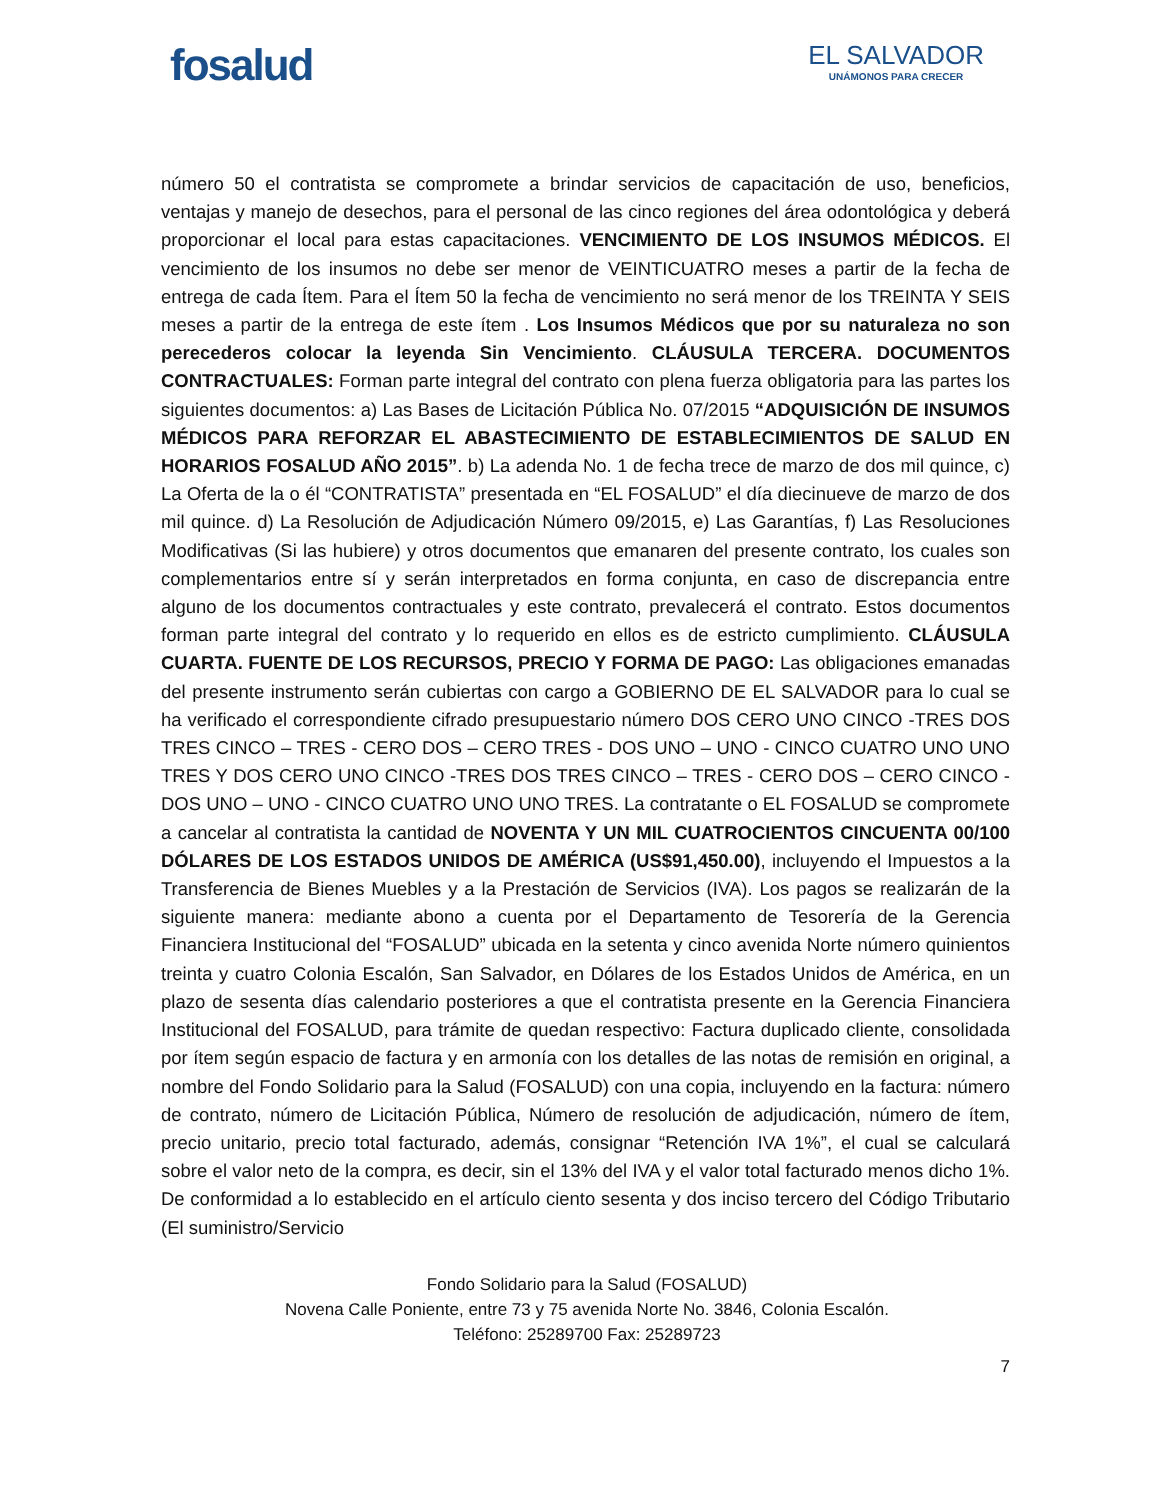fosalud
EL SALVADOR
UNÁMONOS PARA CRECER
número 50 el contratista se compromete a brindar servicios de capacitación de uso, beneficios, ventajas y manejo de desechos, para el personal de las cinco regiones del área odontológica y deberá proporcionar el local para estas capacitaciones. VENCIMIENTO DE LOS INSUMOS MÉDICOS. El vencimiento de los insumos no debe ser menor de VEINTICUATRO meses a partir de la fecha de entrega de cada Ítem. Para el Ítem 50 la fecha de vencimiento no será menor de los TREINTA Y SEIS meses a partir de la entrega de este ítem . Los Insumos Médicos que por su naturaleza no son perecederos colocar la leyenda Sin Vencimiento. CLÁUSULA TERCERA. DOCUMENTOS CONTRACTUALES: Forman parte integral del contrato con plena fuerza obligatoria para las partes los siguientes documentos: a) Las Bases de Licitación Pública No. 07/2015 “ADQUISICIÓN DE INSUMOS MÉDICOS PARA REFORZAR EL ABASTECIMIENTO DE ESTABLECIMIENTOS DE SALUD EN HORARIOS FOSALUD AÑO 2015”. b) La adenda No. 1 de fecha trece de marzo de dos mil quince, c) La Oferta de la o él “CONTRATISTA” presentada en “EL FOSALUD” el día diecinueve de marzo de dos mil quince. d) La Resolución de Adjudicación Número 09/2015, e) Las Garantías, f) Las Resoluciones Modificativas (Si las hubiere) y otros documentos que emanaren del presente contrato, los cuales son complementarios entre sí y serán interpretados en forma conjunta, en caso de discrepancia entre alguno de los documentos contractuales y este contrato, prevalecerá el contrato. Estos documentos forman parte integral del contrato y lo requerido en ellos es de estricto cumplimiento. CLÁUSULA CUARTA. FUENTE DE LOS RECURSOS, PRECIO Y FORMA DE PAGO: Las obligaciones emanadas del presente instrumento serán cubiertas con cargo a GOBIERNO DE EL SALVADOR para lo cual se ha verificado el correspondiente cifrado presupuestario número DOS CERO UNO CINCO -TRES DOS TRES CINCO – TRES - CERO DOS – CERO TRES - DOS UNO – UNO - CINCO CUATRO UNO UNO TRES Y DOS CERO UNO CINCO -TRES DOS TRES CINCO – TRES - CERO DOS – CERO CINCO - DOS UNO – UNO - CINCO CUATRO UNO UNO TRES. La contratante o EL FOSALUD se compromete a cancelar al contratista la cantidad de NOVENTA Y UN MIL CUATROCIENTOS CINCUENTA 00/100 DÓLARES DE LOS ESTADOS UNIDOS DE AMÉRICA (US$91,450.00), incluyendo el Impuestos a la Transferencia de Bienes Muebles y a la Prestación de Servicios (IVA). Los pagos se realizarán de la siguiente manera: mediante abono a cuenta por el Departamento de Tesorería de la Gerencia Financiera Institucional del “FOSALUD” ubicada en la setenta y cinco avenida Norte número quinientos treinta y cuatro Colonia Escalón, San Salvador, en Dólares de los Estados Unidos de América, en un plazo de sesenta días calendario posteriores a que el contratista presente en la Gerencia Financiera Institucional del FOSALUD, para trámite de quedan respectivo: Factura duplicado cliente, consolidada por ítem según espacio de factura y en armonía con los detalles de las notas de remisión en original, a nombre del Fondo Solidario para la Salud (FOSALUD) con una copia, incluyendo en la factura: número de contrato, número de Licitación Pública, Número de resolución de adjudicación, número de ítem, precio unitario, precio total facturado, además, consignar “Retención IVA 1%”, el cual se calculará sobre el valor neto de la compra, es decir, sin el 13% del IVA y el valor total facturado menos dicho 1%. De conformidad a lo establecido en el artículo ciento sesenta y dos inciso tercero del Código Tributario (El suministro/Servicio
Fondo Solidario para la Salud (FOSALUD)
Novena Calle Poniente, entre 73 y 75 avenida Norte No. 3846, Colonia Escalón.
Teléfono: 25289700 Fax: 25289723
7